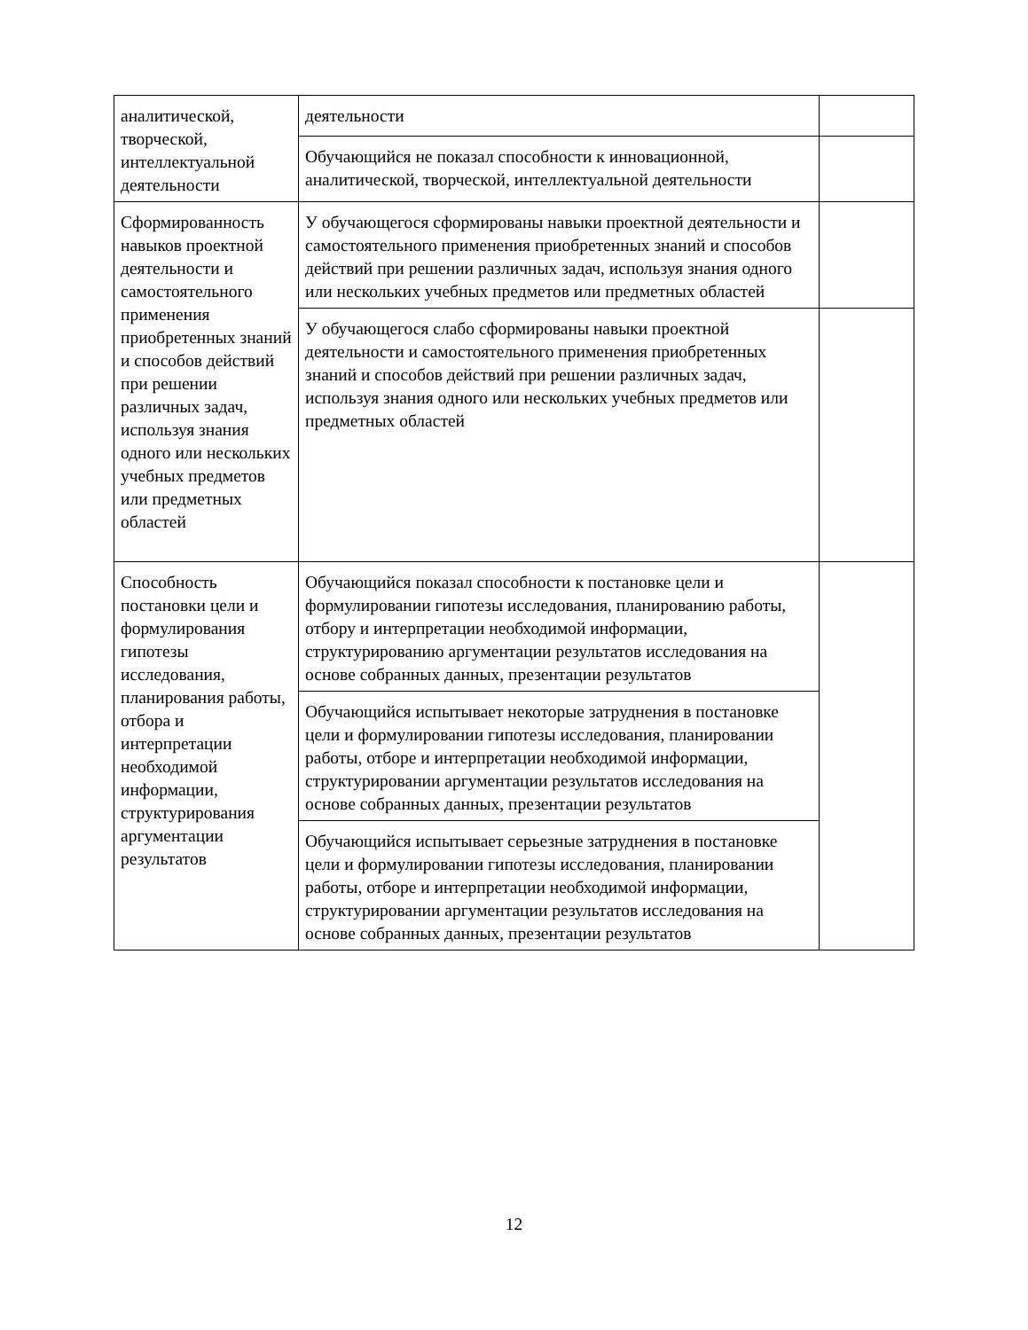| аналитической, творческой, интеллектуальной деятельности | деятельности | |
| | Обучающийся не показал способности к инновационной, аналитической, творческой, интеллектуальной деятельности | |
| Сформированность навыков проектной деятельности и самостоятельного применения приобретенных знаний и способов действий при решении различных задач, используя знания одного или нескольких учебных предметов или предметных областей | У обучающегося сформированы навыки проектной деятельности и самостоятельного применения приобретенных знаний и способов действий при решении различных задач, используя знания одного или нескольких учебных предметов или предметных областей | |
| | У обучающегося слабо сформированы навыки проектной деятельности и самостоятельного применения приобретенных знаний и способов действий при решении различных задач, используя знания одного или нескольких учебных предметов или предметных областей | |
| Способность постановки цели и формулирования гипотезы исследования, планирования работы, отбора и интерпретации необходимой информации, структурирования аргументации результатов | Обучающийся показал способности к постановке цели и формулировании гипотезы исследования, планированию работы, отбору и интерпретации необходимой информации, структурированию аргументации результатов исследования на основе собранных данных, презентации результатов | |
| | Обучающийся испытывает некоторые затруднения в постановке цели и формулировании гипотезы исследования, планировании работы, отборе и интерпретации необходимой информации, структурировании аргументации результатов исследования на основе собранных данных, презентации результатов | |
| | Обучающийся испытывает серьезные затруднения в постановке цели и формулировании гипотезы исследования, планировании работы, отборе и интерпретации необходимой информации, структурировании аргументации результатов исследования на основе собранных данных, презентации результатов | |
12